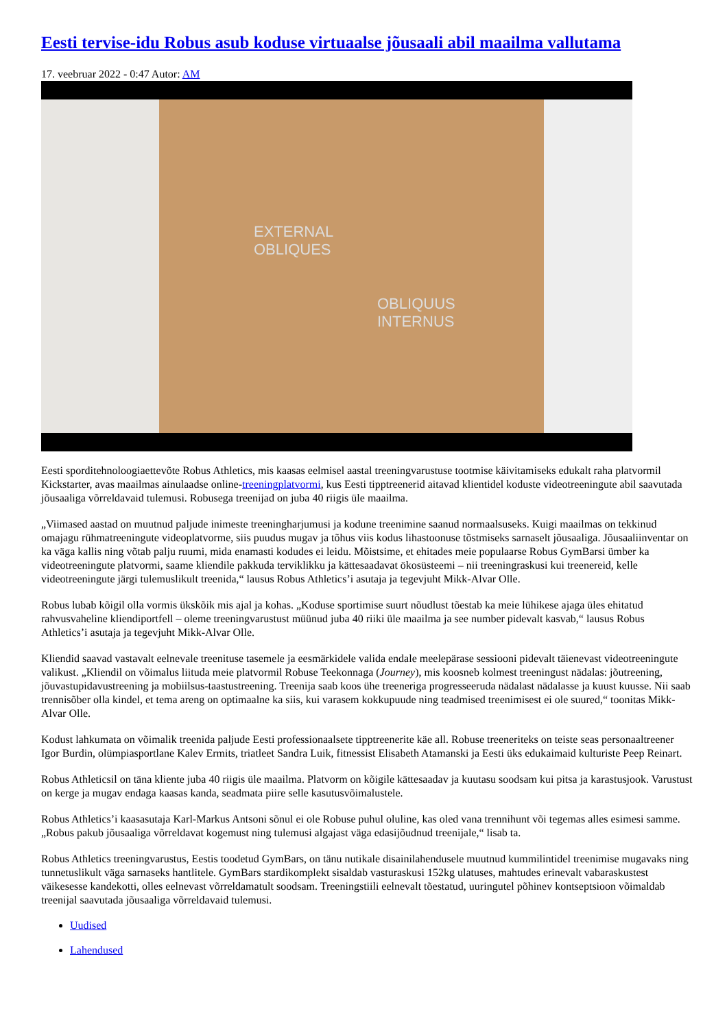Eesti tervise-idu Robus asub koduse virtuaalse jõusaali abil maailma vallutama
17. veebruar 2022 - 0:47 Autor: AM
EXTERNAL
OBLIQUES
OBLIQUUS
INTERNUS
Eesti sporditehnoloogiaettevõte Robus Athletics, mis kaasas eelmisel aastal treeningvarustuse tootmise käivitamiseks edukalt raha platvormil Kickstarter, avas maailmas ainulaadse online-treeningplatvormi, kus Eesti tipptreenerid aitavad klientidel koduste videotreeningute abil saavutada jõusaaliga võrreldavaid tulemusi. Robusega treenijad on juba 40 riigis üle maailma.
„Viimased aastad on muutnud paljude inimeste treeningharjumusi ja kodune treenimine saanud normaalsuseks. Kuigi maailmas on tekkinud omajagu rühmatreeningute videoplatvorme, siis puudus mugav ja tõhus viis kodus lihastoonuse tõstmiseks sarnaselt jõusaaliga. Jõusaaliinventar on ka väga kallis ning võtab palju ruumi, mida enamasti kodudes ei leidu. Mõistsime, et ehitades meie populaarse Robus GymBarsi ümber ka videotreeningute platvormi, saame kliendile pakkuda terviklikku ja kättesaadavat ökosüsteemi – nii treeningraskusi kui treenereid, kelle videotreeningute järgi tulemuslikult treenida,“ lausus Robus Athletics’i asutaja ja tegevjuht Mikk-Alvar Olle.
Robus lubab kõigil olla vormis ükskõik mis ajal ja kohas. „Koduse sportimise suurt nõudlust tõestab ka meie lühikese ajaga üles ehitatud rahvusvaheline kliendiportfell – oleme treeningvarustust müünud juba 40 riiki üle maailma ja see number pidevalt kasvab,“ lausus Robus Athletics’i asutaja ja tegevjuht Mikk-Alvar Olle.
Kliendid saavad vastavalt eelnevale treenituse tasemele ja eesmärkidele valida endale meelepärase sessiooni pidevalt täienevast videotreeningute valikust. „Kliendil on võimalus liituda meie platvormil Robuse Teekonnaga (Journey), mis koosneb kolmest treeningust nädalas: jõutreening, jõuvastupidavustreening ja mobiilsus-taastustreening. Treenija saab koos ühe treeneriga progresseeruda nädalast nädalasse ja kuust kuusse. Nii saab trennisõber olla kindel, et tema areng on optimaalne ka siis, kui varasem kokkupuude ning teadmised treenimisest ei ole suured,“ toonitas Mikk-Alvar Olle.
Kodust lahkumata on võimalik treenida paljude Eesti professionaalsete tipptreenerite käe all. Robuse treeneriteks on teiste seas personaaltreener Igor Burdin, olümpiasportlane Kalev Ermits, triatleet Sandra Luik, fitnessist Elisabeth Atamanski ja Eesti üks edukaimaid kulturiste Peep Reinart.
Robus Athleticsil on täna kliente juba 40 riigis üle maailma. Platvorm on kõigile kättesaadav ja kuutasu soodsam kui pitsa ja karastusjook. Varustust on kerge ja mugav endaga kaasas kanda, seadmata piire selle kasutusvõimalustele.
Robus Athletics’i kaasasutaja Karl-Markus Antsoni sõnul ei ole Robuse puhul oluline, kas oled vana trennihunt või tegemas alles esimesi samme. „Robus pakub jõusaaliga võrreldavat kogemust ning tulemusi algajast väga edasijõudnud treenijale,“ lisab ta.
Robus Athletics treeningvarustus, Eestis toodetud GymBars, on tänu nutikale disainilahendusele muutnud kummilintidel treenimise mugavaks ning tunnetuslikult väga sarnaseks hantlitele. GymBars stardikomplekt sisaldab vasturaskusi 152kg ulatuses, mahtudes erinevalt vabaraskustest väikesesse kandekotti, olles eelnevast võrreldamatult soodsam. Treeningstiili eelnevalt tõestatud, uuringutel põhinev kontseptsioon võimaldab treenijal saavutada jõusaaliga võrreldavaid tulemusi.
Uudised
Lahendused